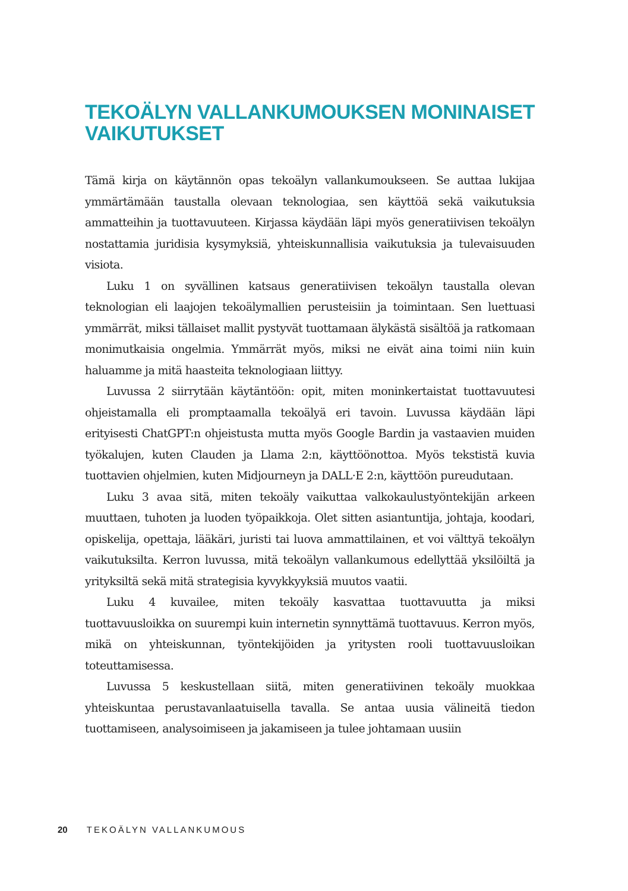TEKOÄLYN VALLANKUMOUKSEN MONINAISET VAIKUTUKSET
Tämä kirja on käytännön opas tekoälyn vallankumoukseen. Se auttaa lukijaa ymmärtämään taustalla olevaan teknologiaa, sen käyttöä sekä vaikutuksia ammatteihin ja tuottavuuteen. Kirjassa käydään läpi myös generatiivisen tekoälyn nostattamia juridisia kysymyksiä, yhteiskunnallisia vaikutuksia ja tulevaisuuden visiota.
Luku 1 on syvällinen katsaus generatiivisen tekoälyn taustalla olevan teknologian eli laajojen tekoälymallien perusteisiin ja toimintaan. Sen luettuasi ymmärrät, miksi tällaiset mallit pystyvät tuottamaan älykästä sisältöä ja ratkomaan monimutkaisia ongelmia. Ymmärrät myös, miksi ne eivät aina toimi niin kuin haluamme ja mitä haasteita teknologiaan liittyy.
Luvussa 2 siirrytään käytäntöön: opit, miten moninkertaistat tuottavuutesi ohjeistamalla eli promptaamalla tekoälyä eri tavoin. Luvussa käydään läpi erityisesti ChatGPT:n ohjeistusta mutta myös Google Bardin ja vastaavien muiden työkalujen, kuten Clauden ja Llama 2:n, käyttöönottoa. Myös tekstistä kuvia tuottavien ohjelmien, kuten Midjourneyn ja DALL·E 2:n, käyttöön pureudutaan.
Luku 3 avaa sitä, miten tekoäly vaikuttaa valkokaulustyöntekijän arkeen muuttaen, tuhoten ja luoden työpaikkoja. Olet sitten asiantuntija, johtaja, koodari, opiskelija, opettaja, lääkäri, juristi tai luova ammattilainen, et voi välttyä tekoälyn vaikutuksilta. Kerron luvussa, mitä tekoälyn vallankumous edellyttää yksilöiltä ja yrityksiltä sekä mitä strategisia kyvykkyyksiä muutos vaatii.
Luku 4 kuvailee, miten tekoäly kasvattaa tuottavuutta ja miksi tuottavuusloikka on suurempi kuin internetin synnyttämä tuottavuus. Kerron myös, mikä on yhteiskunnan, työntekijöiden ja yritysten rooli tuottavuusloikan toteuttamisessa.
Luvussa 5 keskustellaan siitä, miten generatiivinen tekoäly muokkaa yhteiskuntaa perustavanlaatuisella tavalla. Se antaa uusia välineitä tiedon tuottamiseen, analysoimiseen ja jakamiseen ja tulee johtamaan uusiin
20 TEKOÄLYN VALLANKUMOUS